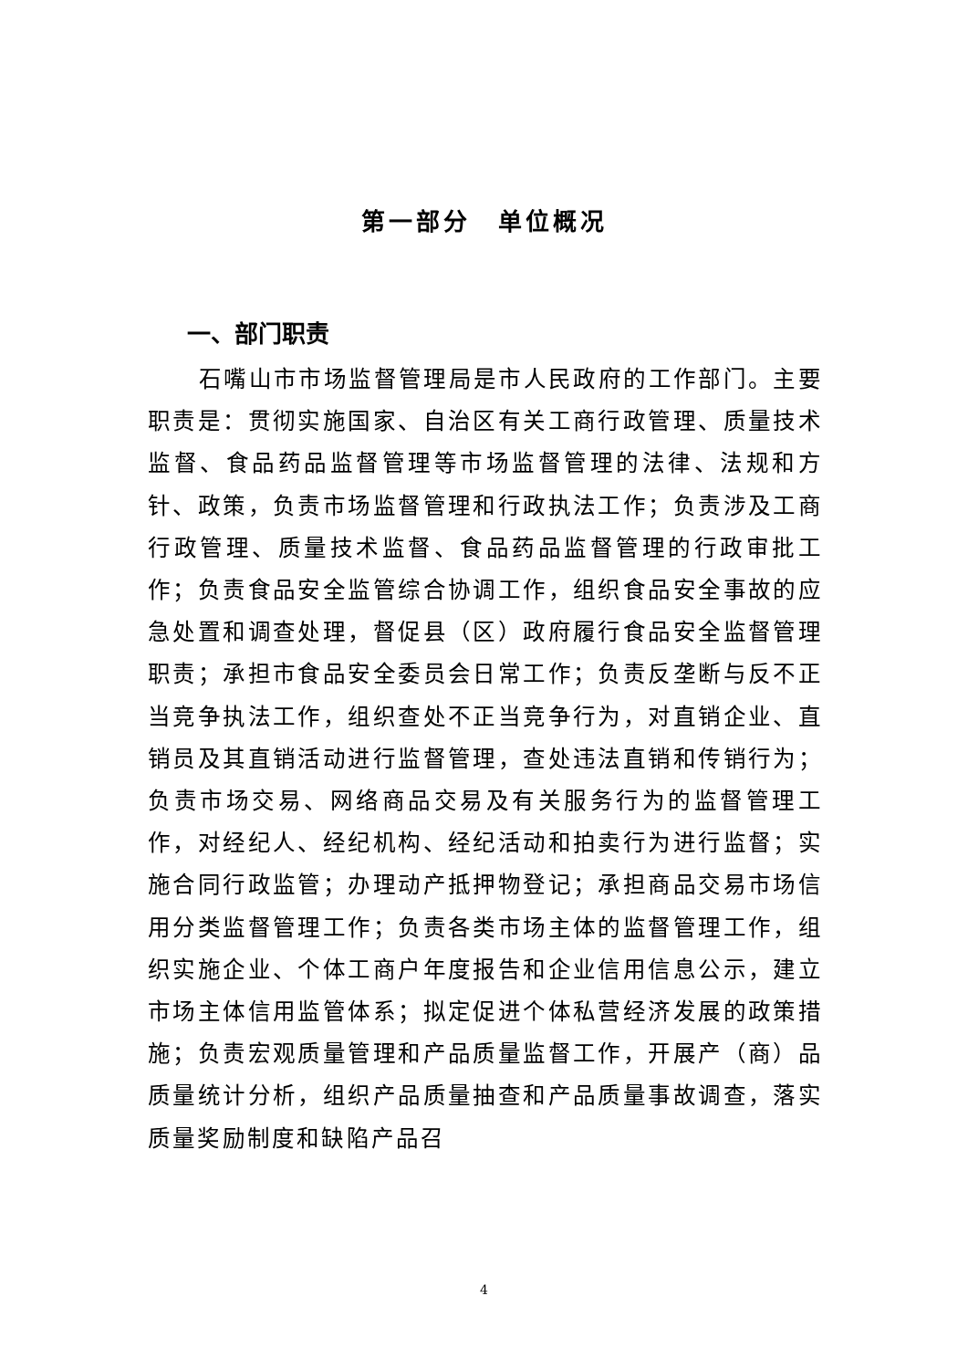第一部分　单位概况
一、部门职责
石嘴山市市场监督管理局是市人民政府的工作部门。主要职责是：贯彻实施国家、自治区有关工商行政管理、质量技术监督、食品药品监督管理等市场监督管理的法律、法规和方针、政策，负责市场监督管理和行政执法工作；负责涉及工商行政管理、质量技术监督、食品药品监督管理的行政审批工作；负责食品安全监管综合协调工作，组织食品安全事故的应急处置和调查处理，督促县（区）政府履行食品安全监督管理职责；承担市食品安全委员会日常工作；负责反垄断与反不正当竞争执法工作，组织查处不正当竞争行为，对直销企业、直销员及其直销活动进行监督管理，查处违法直销和传销行为；负责市场交易、网络商品交易及有关服务行为的监督管理工作，对经纪人、经纪机构、经纪活动和拍卖行为进行监督；实施合同行政监管；办理动产抵押物登记；承担商品交易市场信用分类监督管理工作；负责各类市场主体的监督管理工作，组织实施企业、个体工商户年度报告和企业信用信息公示，建立市场主体信用监管体系；拟定促进个体私营经济发展的政策措施；负责宏观质量管理和产品质量监督工作，开展产（商）品质量统计分析，组织产品质量抽查和产品质量事故调查，落实质量奖励制度和缺陷产品召
4